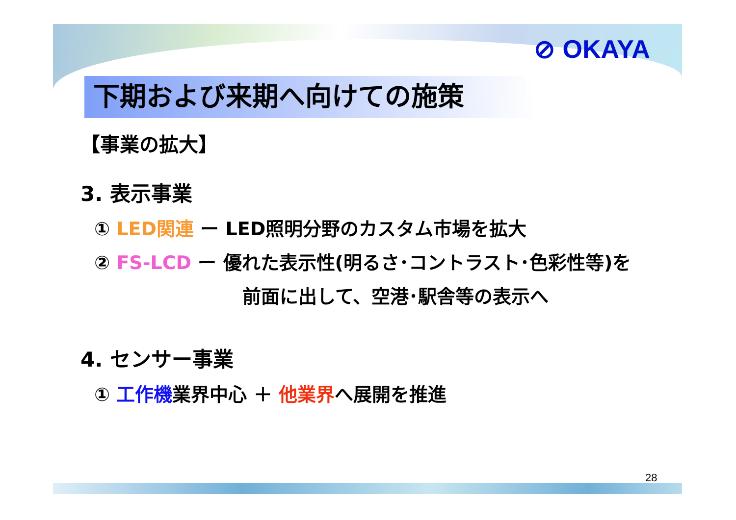⊘ OKAYA
下期および来期へ向けての施策
【事業の拡大】
3. 表示事業
① LED関連 ー LED照明分野のカスタム市場を拡大
② FS-LCD ー 優れた表示性(明るさ･コントラスト･色彩性等)を
前面に出して、空港･駅舎等の表示へ
4. センサー事業
① 工作機業界中心 ＋ 他業界へ展開を推進
28